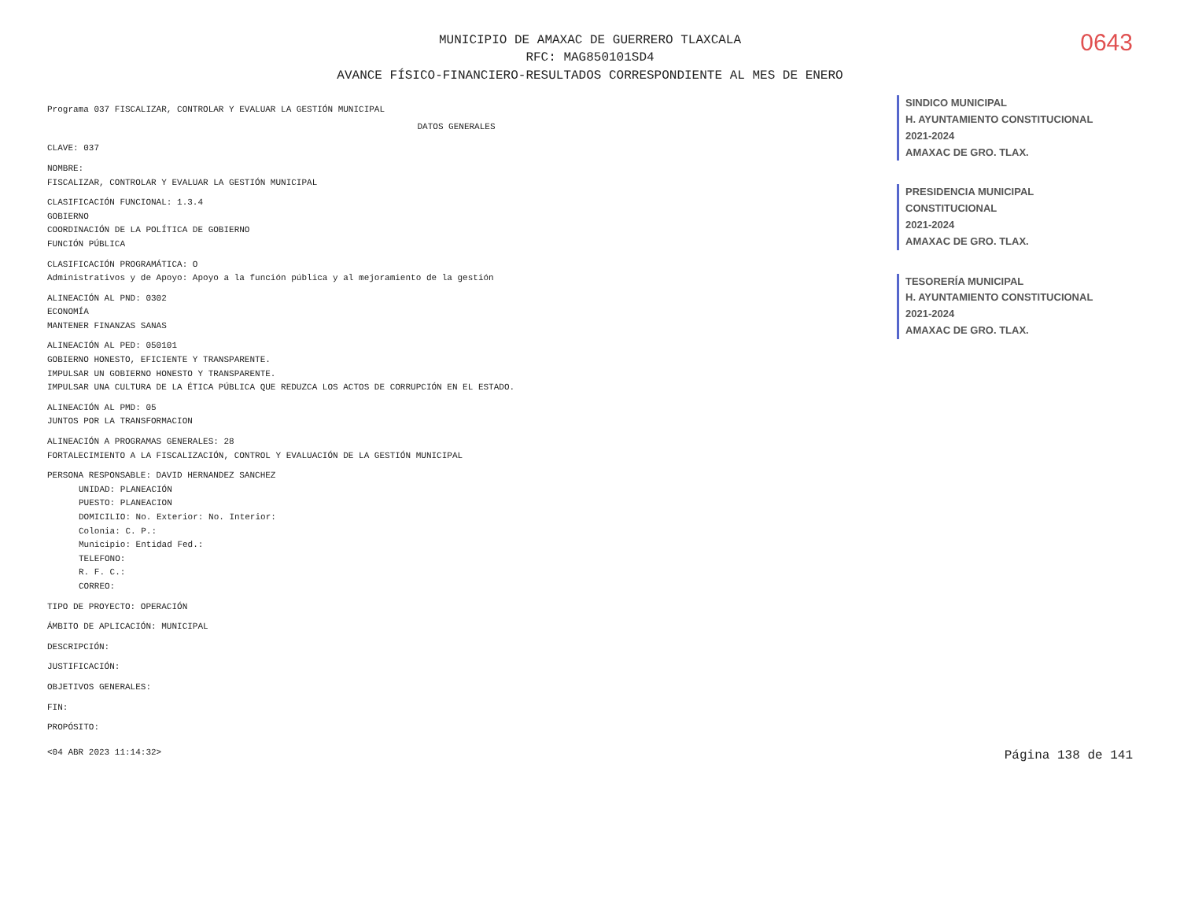0643
MUNICIPIO DE AMAXAC DE GUERRERO TLAXCALA
RFC: MAG850101SD4
AVANCE FÍSICO-FINANCIERO-RESULTADOS CORRESPONDIENTE AL MES DE ENERO
Programa 037 FISCALIZAR, CONTROLAR Y EVALUAR LA GESTIÓN MUNICIPAL
DATOS GENERALES
CLAVE: 037
NOMBRE:
FISCALIZAR, CONTROLAR Y EVALUAR LA GESTIÓN MUNICIPAL
CLASIFICACIÓN FUNCIONAL: 1.3.4
GOBIERNO
COORDINACIÓN DE LA POLÍTICA DE GOBIERNO
FUNCIÓN PÚBLICA
CLASIFICACIÓN PROGRAMÁTICA: O
Administrativos y de Apoyo: Apoyo a la función pública y al mejoramiento de la gestión
ALINEACIÓN AL PND: 0302
ECONOMÍA
MANTENER FINANZAS SANAS
ALINEACIÓN AL PED: 050101
GOBIERNO HONESTO, EFICIENTE Y TRANSPARENTE.
IMPULSAR UN GOBIERNO HONESTO Y TRANSPARENTE.
IMPULSAR UNA CULTURA DE LA ÉTICA PÚBLICA QUE REDUZCA LOS ACTOS DE CORRUPCIÓN EN EL ESTADO.
ALINEACIÓN AL PMD: 05
JUNTOS POR LA TRANSFORMACION
ALINEACIÓN A PROGRAMAS GENERALES: 28
FORTALECIMIENTO A LA FISCALIZACIÓN, CONTROL Y EVALUACIÓN DE LA GESTIÓN MUNICIPAL
PERSONA RESPONSABLE: DAVID HERNANDEZ SANCHEZ
UNIDAD: PLANEACIÓN
PUESTO: PLANEACION
DOMICILIO: No. Exterior: No. Interior:
Colonia: C. P.:
Municipio: Entidad Fed.:
TELEFONO:
R. F. C.:
CORREO:
TIPO DE PROYECTO: OPERACIÓN
ÁMBITO DE APLICACIÓN: MUNICIPAL
DESCRIPCIÓN:
JUSTIFICACIÓN:
OBJETIVOS GENERALES:
FIN:
PROPÓSITO:
SINDICO MUNICIPAL
H. AYUNTAMIENTO CONSTITUCIONAL
2021-2024
AMAXAC DE GRO. TLAX.
PRESIDENCIA MUNICIPAL
CONSTITUCIONAL
2021-2024
AMAXAC DE GRO. TLAX.
TESORERÍA MUNICIPAL
H. AYUNTAMIENTO CONSTITUCIONAL
2021-2024
AMAXAC DE GRO. TLAX.
<04 ABR 2023 11:14:32> Página 138 de 141